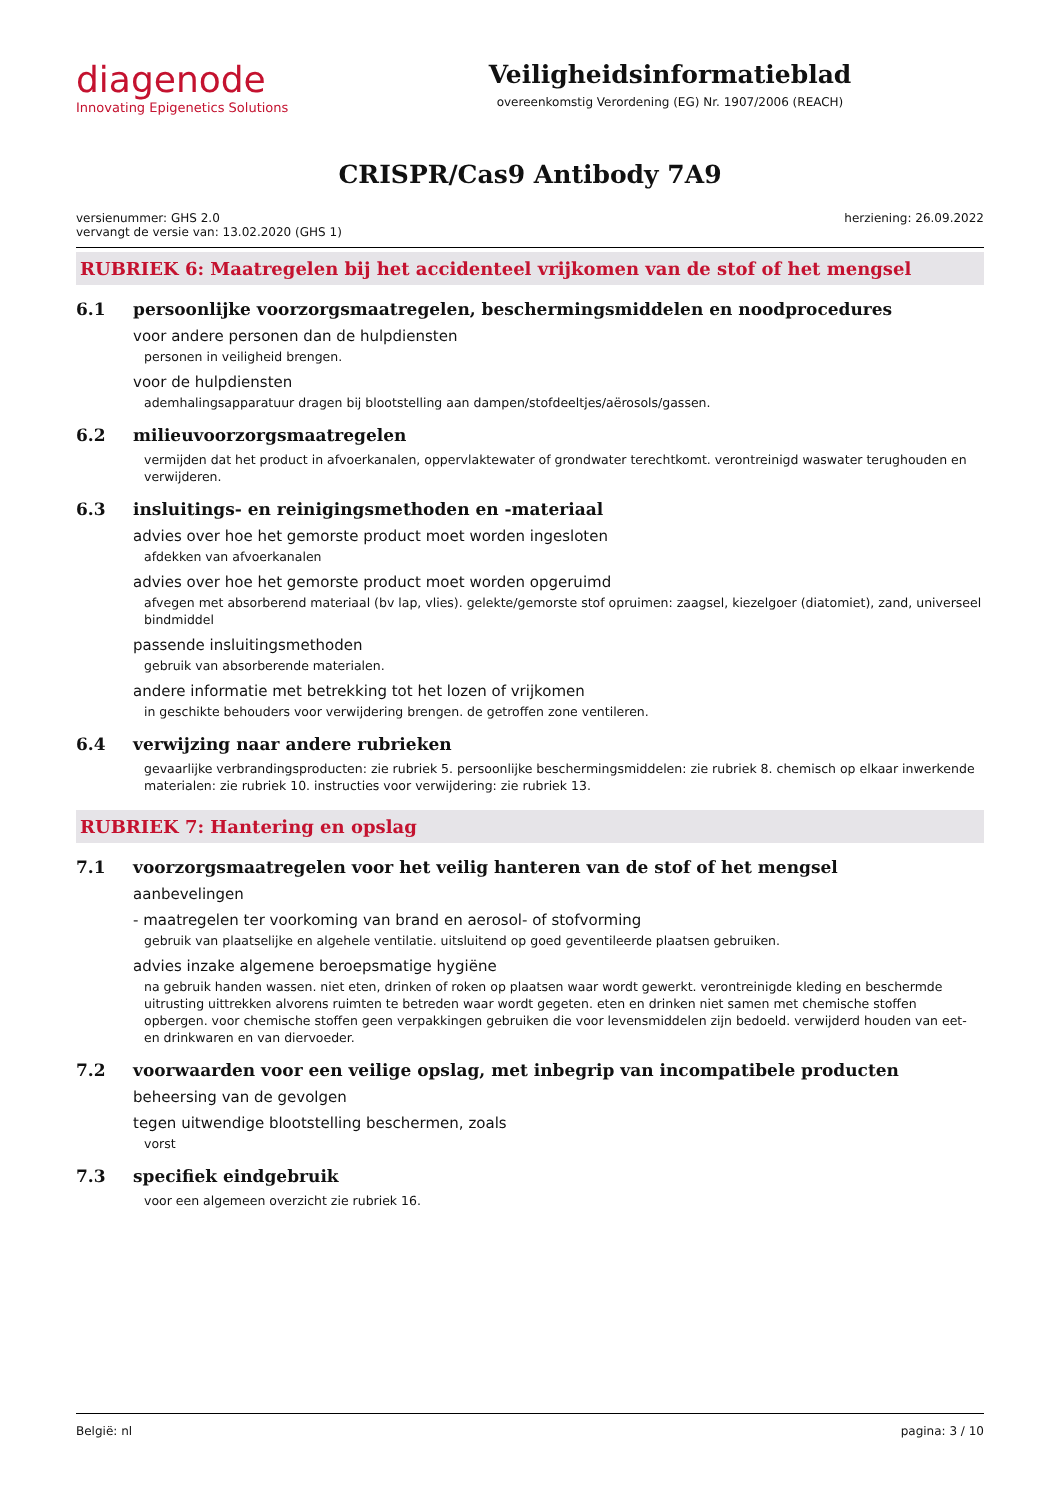diagenode
Innovating Epigenetics Solutions
Veiligheidsinformatieblad
overeenkomstig Verordening (EG) Nr. 1907/2006 (REACH)
CRISPR/Cas9 Antibody 7A9
versienummer: GHS 2.0
vervangt de versie van: 13.02.2020 (GHS 1)
herziening: 26.09.2022
RUBRIEK 6: Maatregelen bij het accidenteel vrijkomen van de stof of het mengsel
6.1 persoonlijke voorzorgsmaatregelen, beschermingsmiddelen en noodprocedures
voor andere personen dan de hulpdiensten
personen in veiligheid brengen.
voor de hulpdiensten
ademhalingsapparatuur dragen bij blootstelling aan dampen/stofdeeltjes/aërosols/gassen.
6.2 milieuvoorzorgsmaatregelen
vermijden dat het product in afvoerkanalen, oppervlaktewater of grondwater terechtkomt. verontreinigd waswater terughouden en verwijderen.
6.3 insluitings- en reinigingsmethoden en -materiaal
advies over hoe het gemorste product moet worden ingesloten
afdekken van afvoerkanalen
advies over hoe het gemorste product moet worden opgeruimd
afvegen met absorberend materiaal (bv lap, vlies). gelekte/gemorste stof opruimen: zaagsel, kiezelgoer (diatomiet), zand, universeel bindmiddel
passende insluitingsmethoden
gebruik van absorberende materialen.
andere informatie met betrekking tot het lozen of vrijkomen
in geschikte behouders voor verwijdering brengen. de getroffen zone ventileren.
6.4 verwijzing naar andere rubrieken
gevaarlijke verbrandingsproducten: zie rubriek 5. persoonlijke beschermingsmiddelen: zie rubriek 8. chemisch op elkaar inwerkende materialen: zie rubriek 10. instructies voor verwijdering: zie rubriek 13.
RUBRIEK 7: Hantering en opslag
7.1 voorzorgsmaatregelen voor het veilig hanteren van de stof of het mengsel
aanbevelingen
- maatregelen ter voorkoming van brand en aerosol- of stofvorming
gebruik van plaatselijke en algehele ventilatie. uitsluitend op goed geventileerde plaatsen gebruiken.
advies inzake algemene beroepsmatige hygiëne
na gebruik handen wassen. niet eten, drinken of roken op plaatsen waar wordt gewerkt. verontreinigde kleding en beschermde uitrusting uittrekken alvorens ruimten te betreden waar wordt gegeten. eten en drinken niet samen met chemische stoffen opbergen. voor chemische stoffen geen verpakkingen gebruiken die voor levensmiddelen zijn bedoeld. verwijderd houden van eet- en drinkwaren en van diervoeder.
7.2 voorwaarden voor een veilige opslag, met inbegrip van incompatibele producten
beheersing van de gevolgen
tegen uitwendige blootstelling beschermen, zoals
vorst
7.3 specifiek eindgebruik
voor een algemeen overzicht zie rubriek 16.
België: nl pagina: 3 / 10